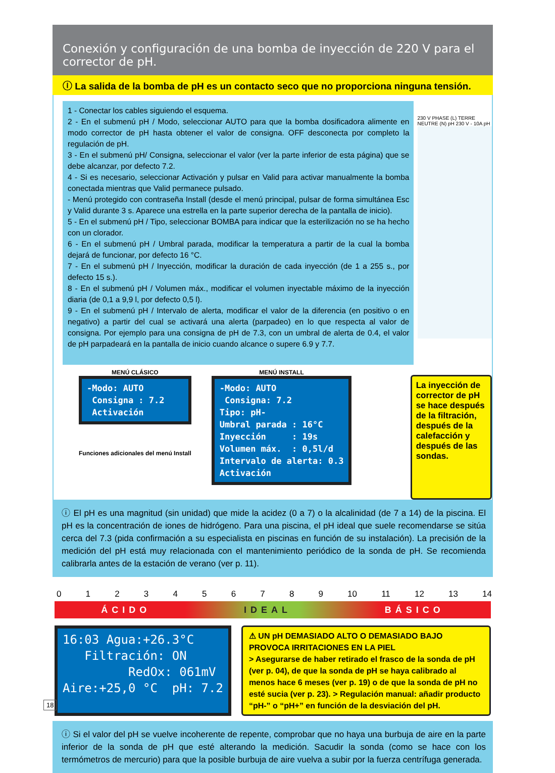Conexión y configuración de una bomba de inyección de 220 V para el corrector de pH.
ⓘ La salida de la bomba de pH es un contacto seco que no proporciona ninguna tensión.
1 - Conectar los cables siguiendo el esquema.
2 - En el submenú pH / Modo, seleccionar AUTO para que la bomba dosificadora alimente en modo corrector de pH hasta obtener el valor de consigna. OFF desconecta por completo la regulación de pH.
3 - En el submenú pH/ Consigna, seleccionar el valor (ver la parte inferior de esta página) que se debe alcanzar, por defecto 7.2.
4 - Si es necesario, seleccionar Activación y pulsar en Valid para activar manualmente la bomba conectada mientras que Valid permanece pulsado.
- Menú protegido con contraseña Install (desde el menú principal, pulsar de forma simultánea Esc y Valid durante 3 s. Aparece una estrella en la parte superior derecha de la pantalla de inicio).
5 - En el submenú pH / Tipo, seleccionar BOMBA para indicar que la esterilización no se ha hecho con un clorador.
6 - En el submenú pH / Umbral parada, modificar la temperatura a partir de la cual la bomba dejará de funcionar, por defecto 16 °C.
7 - En el submenú pH / Inyección, modificar la duración de cada inyección (de 1 a 255 s., por defecto 15 s.).
8 - En el submenú pH / Volumen máx., modificar el volumen inyectable máximo de la inyección diaria (de 0,1 a 9,9 l, por defecto 0,5 l).
9 - En el submenú pH / Intervalo de alerta, modificar el valor de la diferencia (en positivo o en negativo) a partir del cual se activará una alerta (parpadeo) en lo que respecta al valor de consigna. Por ejemplo para una consigna de pH de 7.3, con un umbral de alerta de 0.4, el valor de pH parpadeará en la pantalla de inicio cuando alcance o supere 6.9 y 7.7.
230 V PHASE (L) TERRE NEUTRE (N) pH 230 V - 10A pH
MENÚ CLÁSICO
-Modo: AUTO Consigna : 7.2 Activación
Funciones adicionales del menú Install
MENÚ INSTALL
-Modo: AUTO Consigna: 7.2 Tipo: pH- Umbral parada : 16°C Inyección : 19s Volumen máx. : 0,5l/d Intervalo de alerta: 0.3 Activación
La inyección de corrector de pH se hace después de la filtración, después de la calefacción y después de las sondas.
ⓘ El pH es una magnitud (sin unidad) que mide la acidez (0 a 7) o la alcalinidad (de 7 a 14) de la piscina. El pH es la concentración de iones de hidrógeno. Para una piscina, el pH ideal que suele recomendarse se sitúa cerca del 7.3 (pida confirmación a su especialista en piscinas en función de su instalación). La precisión de la medición del pH está muy relacionada con el mantenimiento periódico de la sonda de pH. Se recomienda calibrarla antes de la estación de verano (ver p. 11).
0 1 2 3 4 5 6 7 8 9 10 11 12 13 14
ÁCIDO IDEAL BÁSICO
16:03 Agua:+26.3°C Filtración: ON RedOx: 061mV Aire:+25,0 °C pH: 7.2
⚠ UN pH DEMASIADO ALTO O DEMASIADO BAJO PROVOCA IRRITACIONES EN LA PIEL
> Asegurarse de haber retirado el frasco de la sonda de pH (ver p. 04), de que la sonda de pH se haya calibrado al menos hace 6 meses (ver p. 19) o de que la sonda de pH no esté sucia (ver p. 23). > Regulación manual: añadir producto “pH-” o “pH+” en función de la desviación del pH.
ⓘ Si el valor del pH se vuelve incoherente de repente, comprobar que no haya una burbuja de aire en la parte inferior de la sonda de pH que esté alterando la medición. Sacudir la sonda (como se hace con los termómetros de mercurio) para que la posible burbuja de aire vuelva a subir por la fuerza centrífuga generada.
18